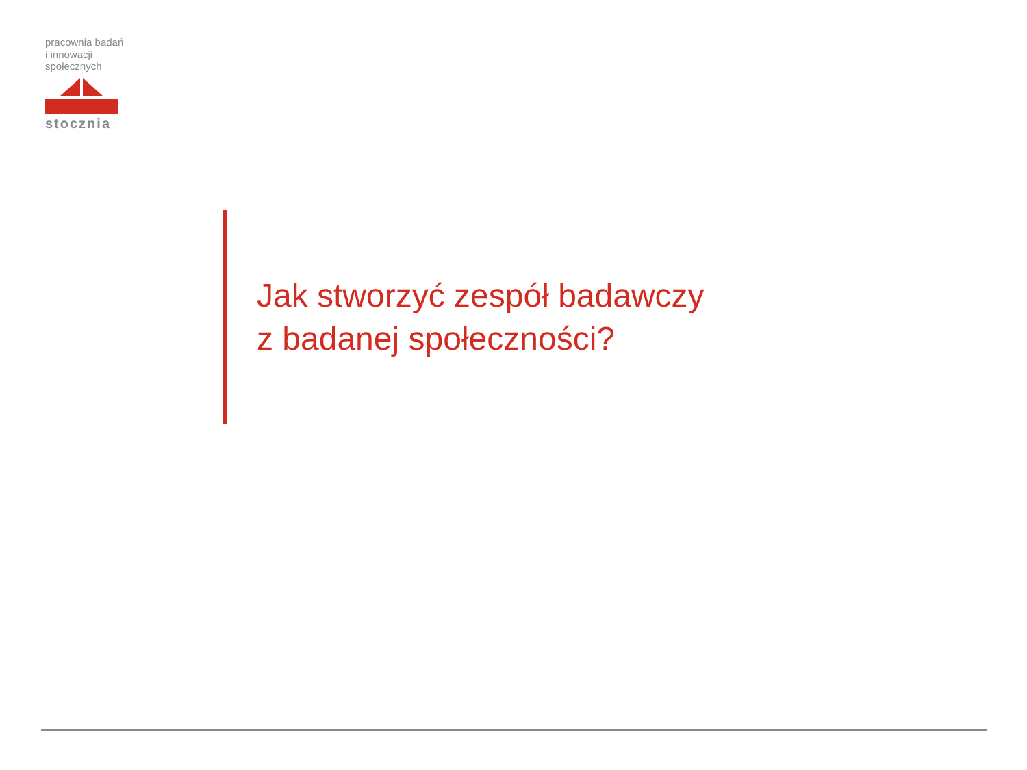pracownia badań
i innowacji
społecznych
stocznia
Jak stworzyć zespół badawczy
z badanej społeczności?